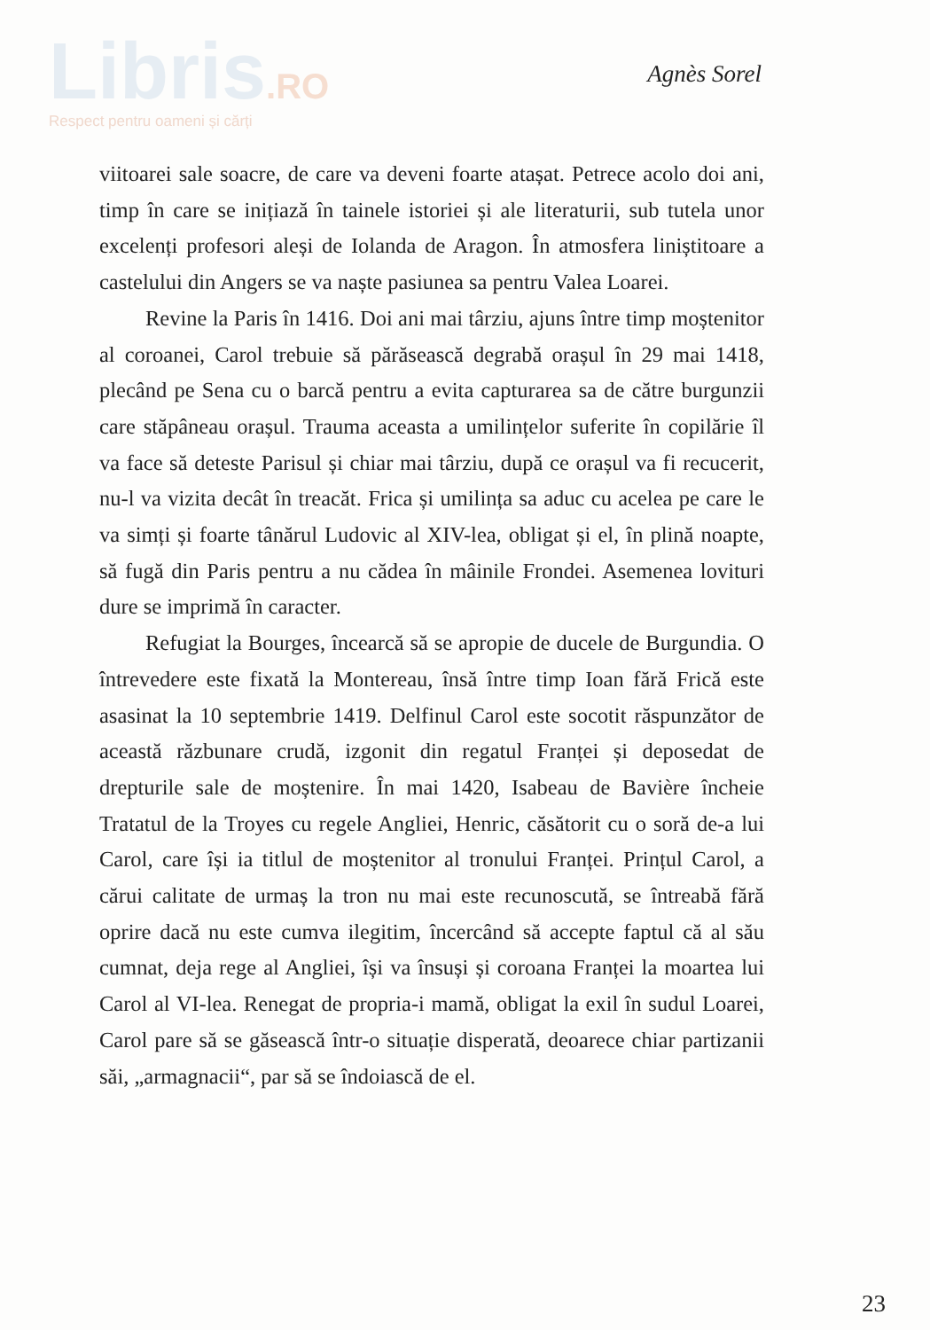Libris.RO
Respect pentru oameni și cărți
Agnès Sorel
viitoarei sale soacre, de care va deveni foarte atașat. Petrece acolo doi ani, timp în care se inițiază în tainele istoriei și ale literaturii, sub tutela unor excelenți profesori aleși de Iolanda de Aragon. În atmosfera liniștitoare a castelului din Angers se va naște pasiunea sa pentru Valea Loarei.
Revine la Paris în 1416. Doi ani mai târziu, ajuns între timp moștenitor al coroanei, Carol trebuie să părăsească degrabă orașul în 29 mai 1418, plecând pe Sena cu o barcă pentru a evita captu­rarea sa de către burgunzii care stăpâneau orașul. Trauma aceasta a umilințelor suferite în copilărie îl va face să deteste Parisul și chiar mai târziu, după ce orașul va fi recucerit, nu-l va vizita decât în treacăt. Frica și umilința sa aduc cu acelea pe care le va simți și foarte tânărul Ludovic al XIV-lea, obligat și el, în plină noapte, să fugă din Paris pentru a nu cădea în mâinile Frondei. Asemenea lovituri dure se imprimă în caracter.
Refugiat la Bourges, încearcă să se apropie de ducele de Bur­gundia. O întrevedere este fixată la Montereau, însă între timp Ioan fără Frică este asasinat la 10 septembrie 1419. Delfinul Carol este socotit răspunzător de această răzbunare crudă, izgonit din regatul Franței și deposedat de drepturile sale de moștenire. În mai 1420, Isabeau de Bavière încheie Tratatul de la Troyes cu regele Angliei, Henric, căsătorit cu o soră de-a lui Carol, care își ia titlul de moș­tenitor al tronului Franței. Prințul Carol, a cărui calitate de urmaș la tron nu mai este recunoscută, se întreabă fără oprire dacă nu este cumva ilegitim, încercând să accepte faptul că al său cumnat, deja rege al Angliei, își va însuși și coroana Franței la moartea lui Carol al VI-lea. Renegat de propria-i mamă, obligat la exil în sudul Loarei, Carol pare să se găsească într-o situație disperată, deoarece chiar partizanii săi, „armagnacii“, par să se îndoiască de el.
23